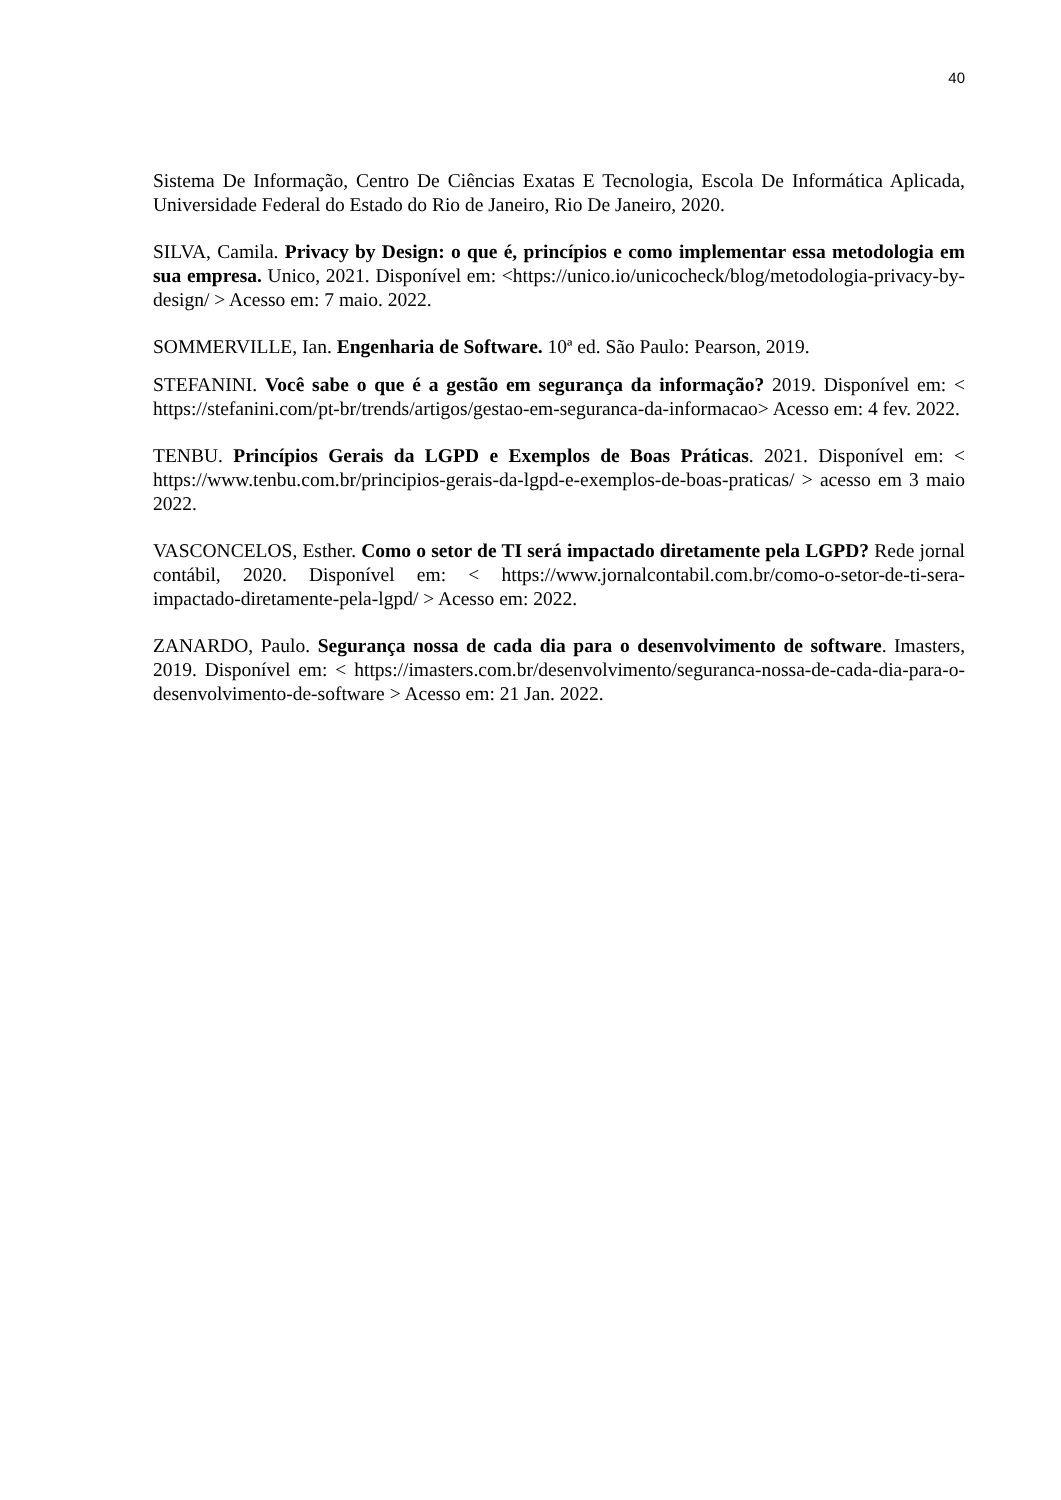40
Sistema De Informação, Centro De Ciências Exatas E Tecnologia, Escola De Informática Aplicada, Universidade Federal do Estado do Rio de Janeiro, Rio De Janeiro, 2020.
SILVA, Camila. Privacy by Design: o que é, princípios e como implementar essa metodologia em sua empresa. Unico, 2021. Disponível em: <https://unico.io/unicocheck/blog/metodologia-privacy-by-design/ > Acesso em: 7 maio. 2022.
SOMMERVILLE, Ian. Engenharia de Software. 10ª ed. São Paulo: Pearson, 2019.
STEFANINI. Você sabe o que é a gestão em segurança da informação? 2019. Disponível em: < https://stefanini.com/pt-br/trends/artigos/gestao-em-seguranca-da-informacao> Acesso em: 4 fev. 2022.
TENBU. Princípios Gerais da LGPD e Exemplos de Boas Práticas. 2021. Disponível em: < https://www.tenbu.com.br/principios-gerais-da-lgpd-e-exemplos-de-boas-praticas/ > acesso em 3 maio 2022.
VASCONCELOS, Esther. Como o setor de TI será impactado diretamente pela LGPD? Rede jornal contábil, 2020. Disponível em: < https://www.jornalcontabil.com.br/como-o-setor-de-ti-sera-impactado-diretamente-pela-lgpd/ > Acesso em: 2022.
ZANARDO, Paulo. Segurança nossa de cada dia para o desenvolvimento de software. Imasters, 2019. Disponível em: < https://imasters.com.br/desenvolvimento/seguranca-nossa-de-cada-dia-para-o-desenvolvimento-de-software > Acesso em: 21 Jan. 2022.